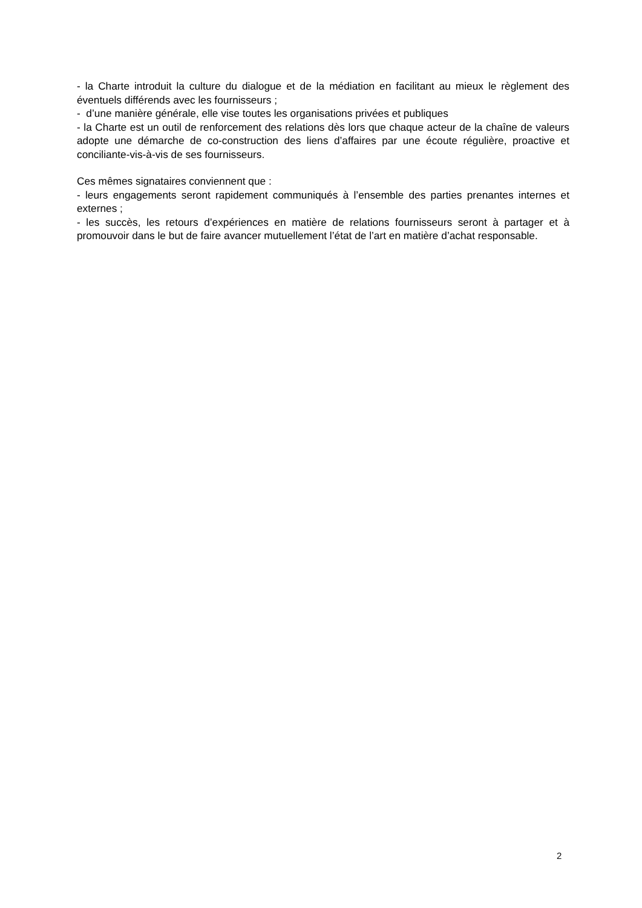- la Charte introduit la culture du dialogue et de la médiation en facilitant au mieux le règlement des éventuels différends avec les fournisseurs ;
- d’une manière générale, elle vise toutes les organisations privées et publiques
- la Charte est un outil de renforcement des relations dès lors que chaque acteur de la chaîne de valeurs adopte une démarche de co-construction des liens d’affaires par une écoute régulière, proactive et conciliante-vis-à-vis de ses fournisseurs.
Ces mêmes signataires conviennent que :
- leurs engagements seront rapidement communiqués à l’ensemble des parties prenantes internes et externes ;
- les succès, les retours d’expériences en matière de relations fournisseurs seront à partager et à promouvoir dans le but de faire avancer mutuellement l’état de l’art en matière d’achat responsable.
2